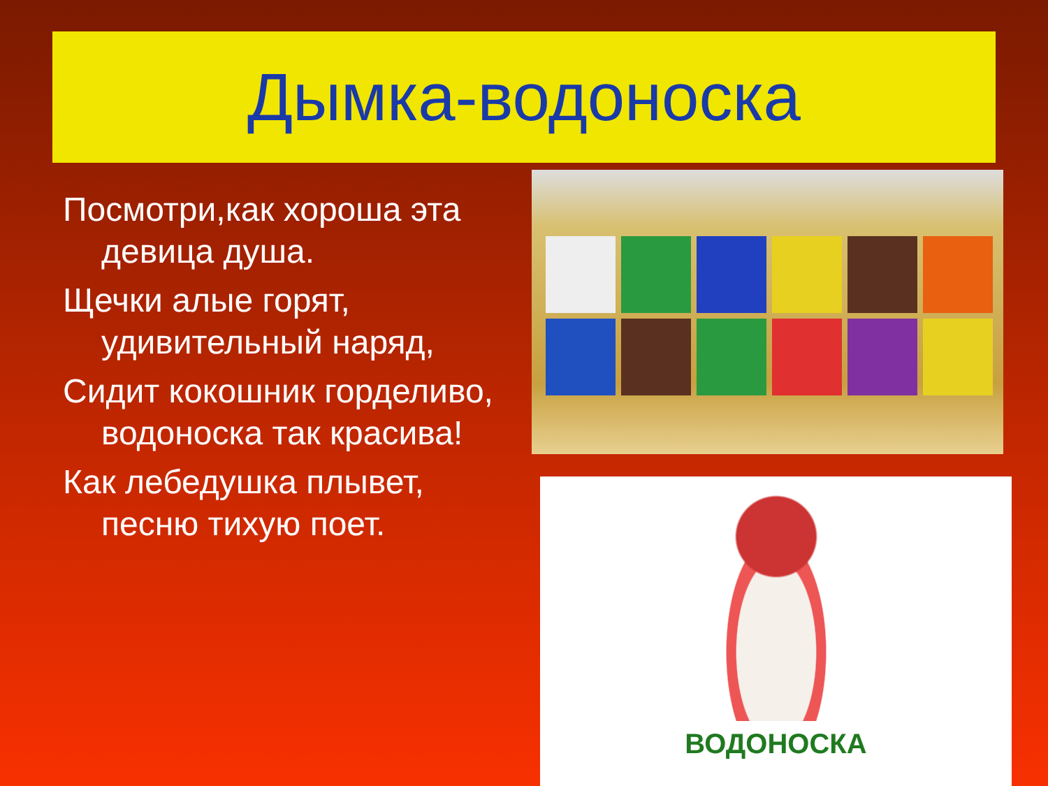Дымка-водоноска
Посмотри,как хороша эта девица душа.
Щечки алые горят, удивительный наряд,
Сидит кокошник горделиво, водоноска так красива!
Как лебедушка плывет, песню тихую поет.
ВОДОНОСКА